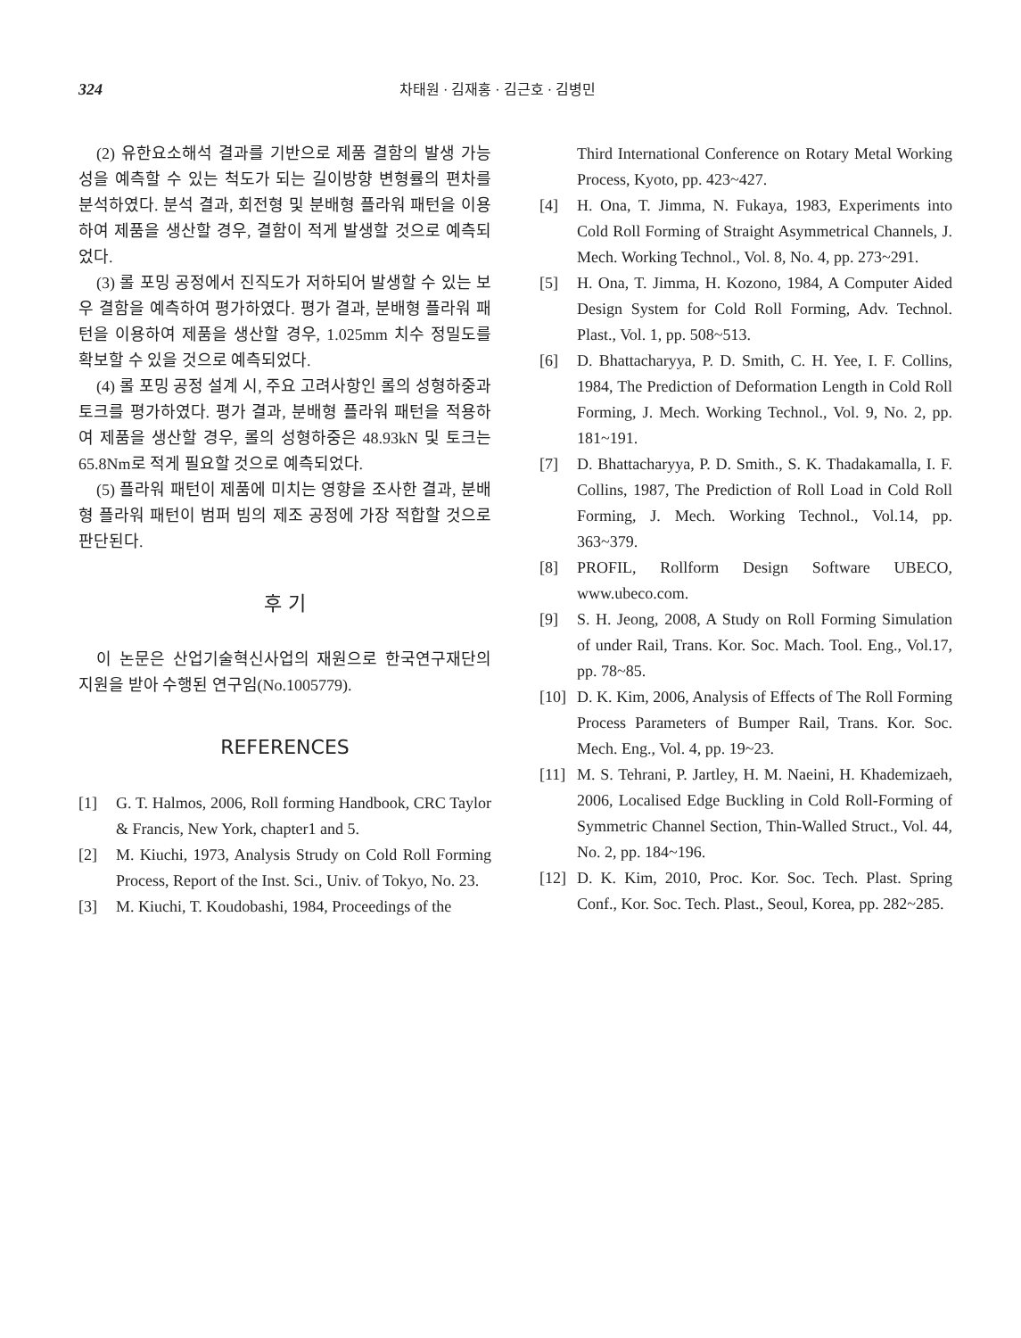324 차태원 · 김재홍 · 김근호 · 김병민
(2) 유한요소해석 결과를 기반으로 제품 결함의 발생 가능성을 예측할 수 있는 척도가 되는 길이방향 변형률의 편차를 분석하였다. 분석 결과, 회전형 및 분배형 플라워 패턴을 이용하여 제품을 생산할 경우, 결함이 적게 발생할 것으로 예측되었다.
(3) 롤 포밍 공정에서 진직도가 저하되어 발생할 수 있는 보우 결함을 예측하여 평가하였다. 평가 결과, 분배형 플라워 패턴을 이용하여 제품을 생산할 경우, 1.025mm 치수 정밀도를 확보할 수 있을 것으로 예측되었다.
(4) 롤 포밍 공정 설계 시, 주요 고려사항인 롤의 성형하중과 토크를 평가하였다. 평가 결과, 분배형 플라워 패턴을 적용하여 제품을 생산할 경우, 롤의 성형하중은 48.93kN 및 토크는 65.8Nm로 적게 필요할 것으로 예측되었다.
(5) 플라워 패턴이 제품에 미치는 영향을 조사한 결과, 분배형 플라워 패턴이 범퍼 빔의 제조 공정에 가장 적합할 것으로 판단된다.
후 기
이 논문은 산업기술혁신사업의 재원으로 한국연구재단의 지원을 받아 수행된 연구임(No.1005779).
REFERENCES
[1] G. T. Halmos, 2006, Roll forming Handbook, CRC Taylor & Francis, New York, chapter1 and 5.
[2] M. Kiuchi, 1973, Analysis Strudy on Cold Roll Forming Process, Report of the Inst. Sci., Univ. of Tokyo, No. 23.
[3] M. Kiuchi, T. Koudobashi, 1984, Proceedings of the
Third International Conference on Rotary Metal Working Process, Kyoto, pp. 423~427.
[4] H. Ona, T. Jimma, N. Fukaya, 1983, Experiments into Cold Roll Forming of Straight Asymmetrical Channels, J. Mech. Working Technol., Vol. 8, No. 4, pp. 273~291.
[5] H. Ona, T. Jimma, H. Kozono, 1984, A Computer Aided Design System for Cold Roll Forming, Adv. Technol. Plast., Vol. 1, pp. 508~513.
[6] D. Bhattacharyya, P. D. Smith, C. H. Yee, I. F. Collins, 1984, The Prediction of Deformation Length in Cold Roll Forming, J. Mech. Working Technol., Vol. 9, No. 2, pp. 181~191.
[7] D. Bhattacharyya, P. D. Smith., S. K. Thadakamalla, I. F. Collins, 1987, The Prediction of Roll Load in Cold Roll Forming, J. Mech. Working Technol., Vol.14, pp. 363~379.
[8] PROFIL, Rollform Design Software UBECO, www.ubeco.com.
[9] S. H. Jeong, 2008, A Study on Roll Forming Simulation of under Rail, Trans. Kor. Soc. Mach. Tool. Eng., Vol.17, pp. 78~85.
[10] D. K. Kim, 2006, Analysis of Effects of The Roll Forming Process Parameters of Bumper Rail, Trans. Kor. Soc. Mech. Eng., Vol. 4, pp. 19~23.
[11] M. S. Tehrani, P. Jartley, H. M. Naeini, H. Khademizaeh, 2006, Localised Edge Buckling in Cold Roll-Forming of Symmetric Channel Section, Thin-Walled Struct., Vol. 44, No. 2, pp. 184~196.
[12] D. K. Kim, 2010, Proc. Kor. Soc. Tech. Plast. Spring Conf., Kor. Soc. Tech. Plast., Seoul, Korea, pp. 282~285.